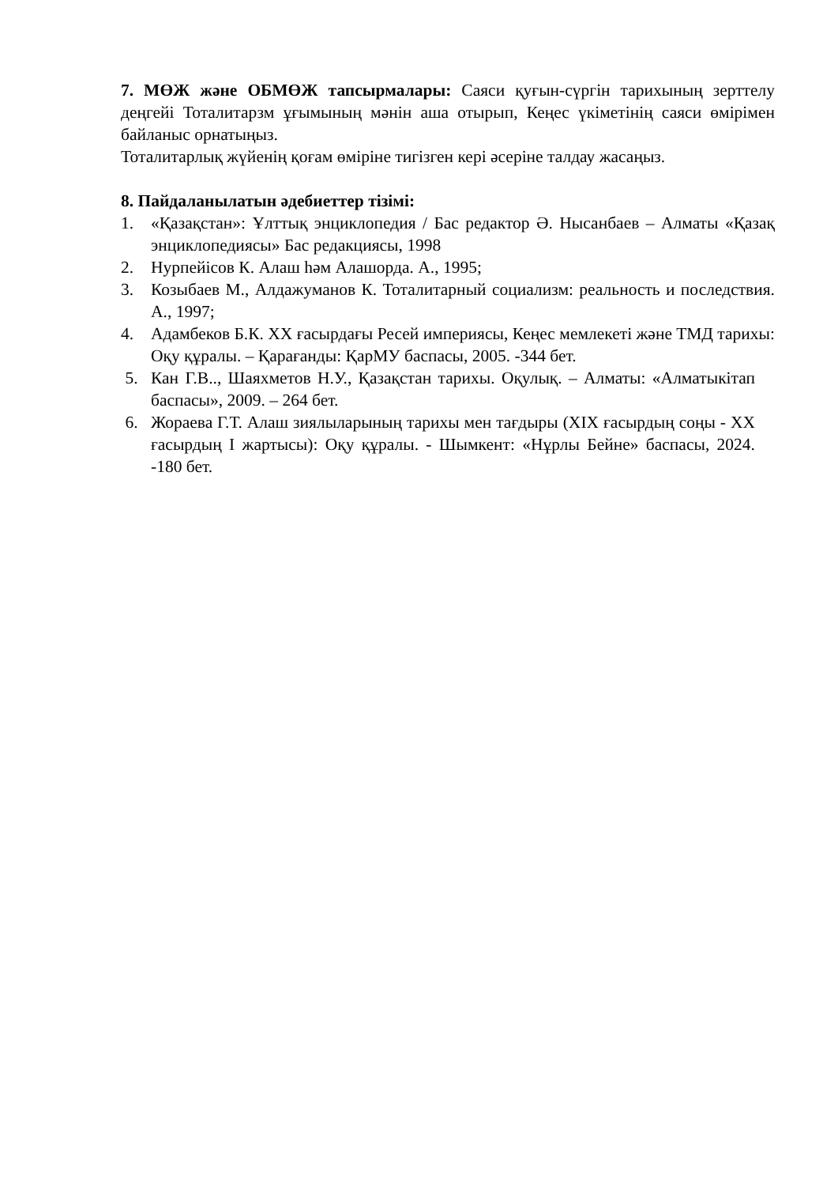7. МӨЖ және ОБМӨЖ тапсырмалары: Саяси қуғын-сүргін тарихының зерттелу деңгейі Тоталитарзм ұғымының мәнін аша отырып, Кеңес үкіметінің саяси өмірімен байланыс орнатыңыз.
Тоталитарлық жүйенің қоғам өміріне тигізген кері әсеріне талдау жасаңыз.
8. Пайдаланылатын әдебиеттер тізімі:
1. «Қазақстан»: Ұлттық энциклопедия / Бас редактор Ә. Нысанбаев – Алматы «Қазақ энциклопедиясы» Бас редакциясы, 1998
2. Нурпейісов К. Алаш һәм Алашорда. А., 1995;
3. Козыбаев М., Алдажуманов К. Тоталитарный социализм: реальность и последствия. А., 1997;
4. Адамбеков Б.К. ХХ ғасырдағы Ресей империясы, Кеңес мемлекеті және ТМД тарихы: Оқу құралы. – Қарағанды: ҚарМУ баспасы, 2005. -344 бет.
5. Кан Г.В.., Шаяхметов Н.У., Қазақстан тарихы. Оқулық. – Алматы: «Алматыкітап баспасы», 2009. – 264 бет.
6. Жораева Г.Т. Алаш зиялыларының тарихы мен тағдыры (XIX ғасырдың соңы - XX ғасырдың I жартысы): Оқу құралы. - Шымкент: «Нұрлы Бейне» баспасы, 2024. -180 бет.